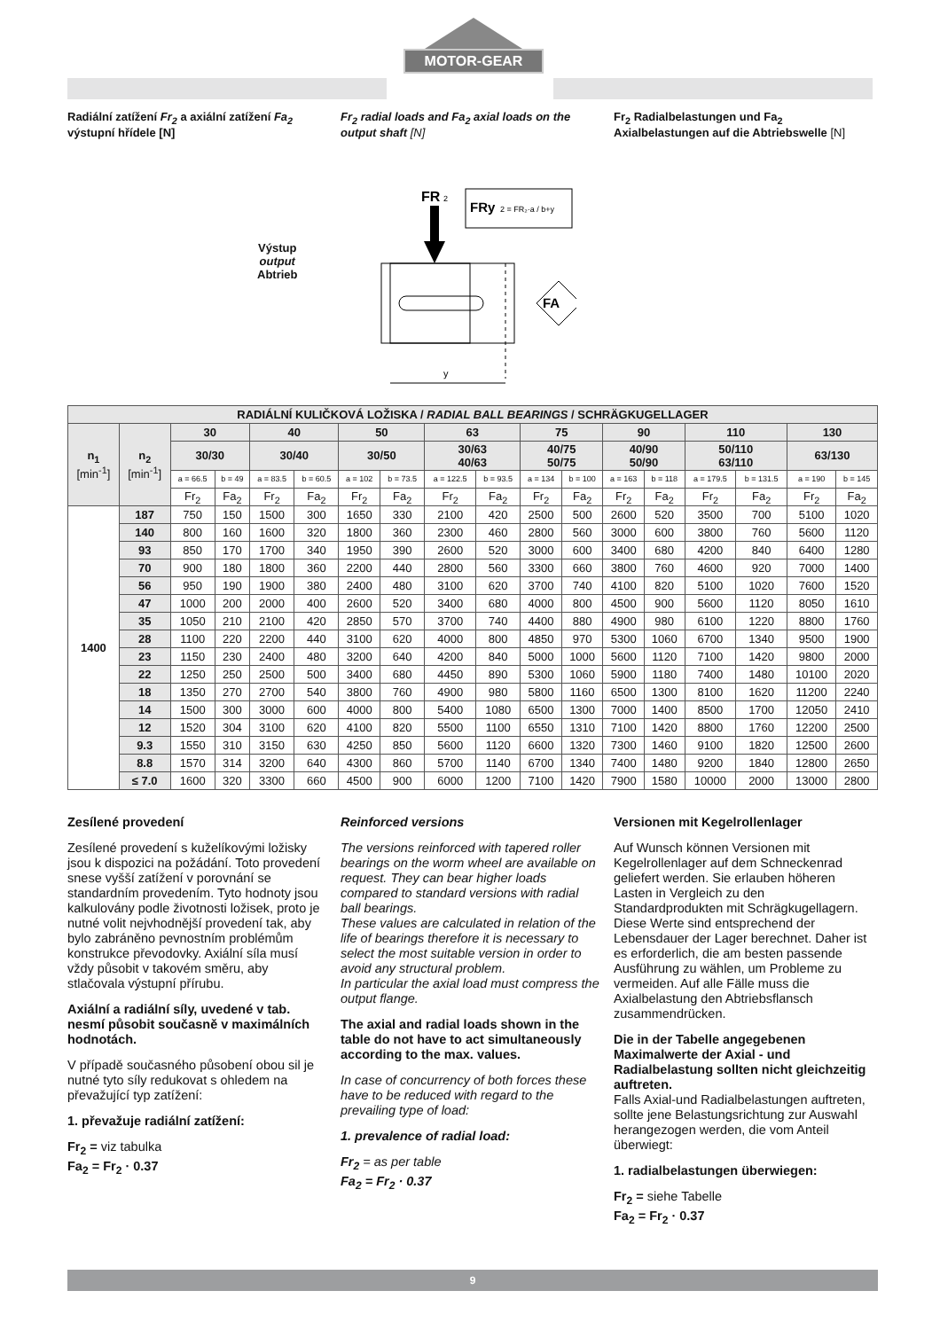MOTOR-GEAR
Radiální zatížení Fr<sub>2</sub> a axiální zatížení Fa<sub>2</sub> výstupní hřídele [N]
Fr<sub>2</sub> radial loads and Fa<sub>2</sub> axial loads on the output shaft [N]
Fr<sub>2</sub> Radialbelastungen und Fa<sub>2</sub> Axialbelastungen auf die Abtriebswelle [N]
Výstup
output
Abtrieb
FR
2
FRy
2 = FR₂·a / b+y
FA
y
| RADIÁLNÍ KULIČKOVÁ LOŽISKA / RADIAL BALL BEARINGS / SCHRÄGKUGELLAGER | | | | | | | | | | | | | | | | | |
| --- | --- | --- | --- | --- | --- | --- | --- | --- | --- | --- | --- | --- | --- | --- | --- | --- | --- |
| n<sub>1</sub> [min<sup>-1</sup>] | n<sub>2</sub> [min<sup>-1</sup>] | 30 | | 40 | | 50 | | 63 | | 75 | | 90 | | 110 | | 130 | |
| | | 30/30 | | 30/40 | | 30/50 | | 30/63 40/63 | | 40/75 50/75 | | 40/90 50/90 | | 50/110 63/110 | | 63/130 | |
| | | a = 66.5 | b = 49 | a = 83.5 | b = 60.5 | a = 102 | b = 73.5 | a = 122.5 | b = 93.5 | a = 134 | b = 100 | a = 163 | b = 118 | a = 179.5 | b = 131.5 | a = 190 | b = 145 |
| | | Fr<sub>2</sub> | Fa<sub>2</sub> | Fr<sub>2</sub> | Fa<sub>2</sub> | Fr<sub>2</sub> | Fa<sub>2</sub> | Fr<sub>2</sub> | Fa<sub>2</sub> | Fr<sub>2</sub> | Fa<sub>2</sub> | Fr<sub>2</sub> | Fa<sub>2</sub> | Fr<sub>2</sub> | Fa<sub>2</sub> | Fr<sub>2</sub> | Fa<sub>2</sub> |
| 1400 | 187 | 750 | 150 | 1500 | 300 | 1650 | 330 | 2100 | 420 | 2500 | 500 | 2600 | 520 | 3500 | 700 | 5100 | 1020 |
| | 140 | 800 | 160 | 1600 | 320 | 1800 | 360 | 2300 | 460 | 2800 | 560 | 3000 | 600 | 3800 | 760 | 5600 | 1120 |
| | 93 | 850 | 170 | 1700 | 340 | 1950 | 390 | 2600 | 520 | 3000 | 600 | 3400 | 680 | 4200 | 840 | 6400 | 1280 |
| | 70 | 900 | 180 | 1800 | 360 | 2200 | 440 | 2800 | 560 | 3300 | 660 | 3800 | 760 | 4600 | 920 | 7000 | 1400 |
| | 56 | 950 | 190 | 1900 | 380 | 2400 | 480 | 3100 | 620 | 3700 | 740 | 4100 | 820 | 5100 | 1020 | 7600 | 1520 |
| | 47 | 1000 | 200 | 2000 | 400 | 2600 | 520 | 3400 | 680 | 4000 | 800 | 4500 | 900 | 5600 | 1120 | 8050 | 1610 |
| | 35 | 1050 | 210 | 2100 | 420 | 2850 | 570 | 3700 | 740 | 4400 | 880 | 4900 | 980 | 6100 | 1220 | 8800 | 1760 |
| | 28 | 1100 | 220 | 2200 | 440 | 3100 | 620 | 4000 | 800 | 4850 | 970 | 5300 | 1060 | 6700 | 1340 | 9500 | 1900 |
| | 23 | 1150 | 230 | 2400 | 480 | 3200 | 640 | 4200 | 840 | 5000 | 1000 | 5600 | 1120 | 7100 | 1420 | 9800 | 2000 |
| | 22 | 1250 | 250 | 2500 | 500 | 3400 | 680 | 4450 | 890 | 5300 | 1060 | 5900 | 1180 | 7400 | 1480 | 10100 | 2020 |
| | 18 | 1350 | 270 | 2700 | 540 | 3800 | 760 | 4900 | 980 | 5800 | 1160 | 6500 | 1300 | 8100 | 1620 | 11200 | 2240 |
| | 14 | 1500 | 300 | 3000 | 600 | 4000 | 800 | 5400 | 1080 | 6500 | 1300 | 7000 | 1400 | 8500 | 1700 | 12050 | 2410 |
| | 12 | 1520 | 304 | 3100 | 620 | 4100 | 820 | 5500 | 1100 | 6550 | 1310 | 7100 | 1420 | 8800 | 1760 | 12200 | 2500 |
| | 9.3 | 1550 | 310 | 3150 | 630 | 4250 | 850 | 5600 | 1120 | 6600 | 1320 | 7300 | 1460 | 9100 | 1820 | 12500 | 2600 |
| | 8.8 | 1570 | 314 | 3200 | 640 | 4300 | 860 | 5700 | 1140 | 6700 | 1340 | 7400 | 1480 | 9200 | 1840 | 12800 | 2650 |
| | ≤ 7.0 | 1600 | 320 | 3300 | 660 | 4500 | 900 | 6000 | 1200 | 7100 | 1420 | 7900 | 1580 | 10000 | 2000 | 13000 | 2800 |
Zesílené provedení
Zesílené provedení s kuželíkovými ložisky jsou k dispozici na požádání. Toto provedení snese vyšší zatížení v porovnání se standardním provedením. Tyto hodnoty jsou kalkulovány podle životnosti ložisek, proto je nutné volit nejvhodnější provedení tak, aby bylo zabráněno pevnostním problémům konstrukce převodovky. Axiální síla musí vždy působit v takovém směru, aby stlačovala výstupní přírubu.
Axiální a radiální síly, uvedené v tab. nesmí působit současně v maximálních hodnotách.
V případě současného působení obou sil je nutné tyto síly redukovat s ohledem na převažující typ zatížení:
1. převažuje radiální zatížení:
Fr<sub>2</sub> = viz tabulka
Fa<sub>2</sub> = Fr<sub>2</sub> · 0.37
Reinforced versions
The versions reinforced with tapered roller bearings on the worm wheel are available on request. They can bear higher loads compared to standard versions with radial ball bearings.
These values are calculated in relation of the life of bearings therefore it is necessary to select the most suitable version in order to avoid any structural problem.
In particular the axial load must compress the output flange.
The axial and radial loads shown in the table do not have to act simultaneously according to the max. values.
In case of concurrency of both forces these have to be reduced with regard to the prevailing type of load:
1. prevalence of radial load:
Fr<sub>2</sub> = as per table
Fa<sub>2</sub> = Fr<sub>2</sub> · 0.37
Versionen mit Kegelrollenlager
Auf Wunsch können Versionen mit Kegelrollenlager auf dem Schneckenrad geliefert werden. Sie erlauben höheren Lasten in Vergleich zu den Standardprodukten mit Schrägkugellagern.
Diese Werte sind entsprechend der Lebensdauer der Lager berechnet. Daher ist es erforderlich, die am besten passende Ausführung zu wählen, um Probleme zu vermeiden. Auf alle Fälle muss die Axialbelastung den Abtriebsflansch zusammendrücken.
Die in der Tabelle angegebenen Maximalwerte der Axial - und Radialbelastung sollten nicht gleichzeitig auftreten.
Falls Axial-und Radialbelastungen auftreten, sollte jene Belastungsrichtung zur Auswahl herangezogen werden, die vom Anteil überwiegt:
1. radialbelastungen überwiegen:
Fr<sub>2</sub> = siehe Tabelle
Fa<sub>2</sub> = Fr<sub>2</sub> · 0.37
9